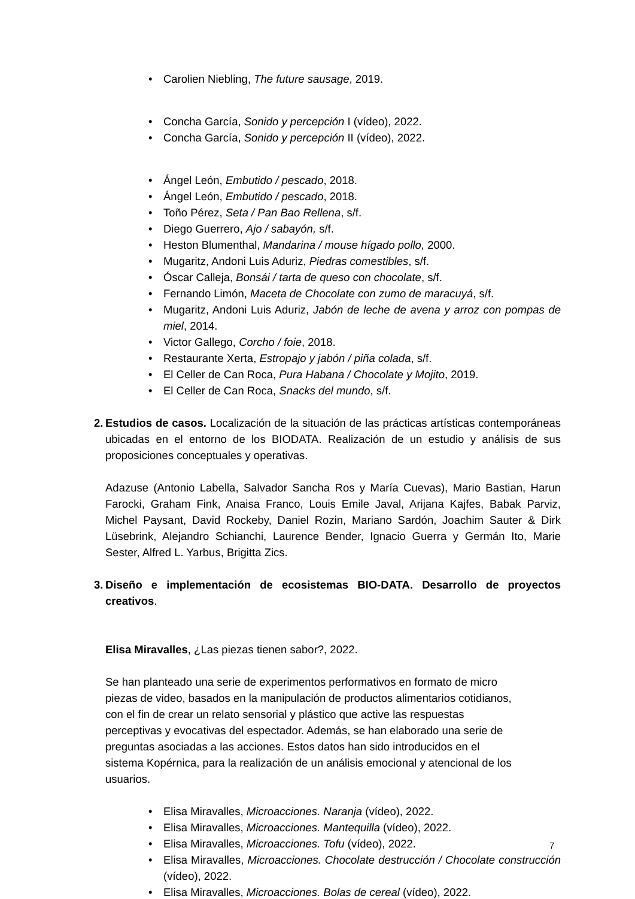• Carolien Niebling, The future sausage, 2019.
• Concha García, Sonido y percepción I (vídeo), 2022.
• Concha García, Sonido y percepción II (vídeo), 2022.
• Ángel León, Embutido / pescado, 2018.
• Ángel León, Embutido / pescado, 2018.
• Toño Pérez, Seta / Pan Bao Rellena, s/f.
• Diego Guerrero, Ajo / sabayón, s/f.
• Heston Blumenthal, Mandarina / mouse hígado pollo, 2000.
• Mugaritz, Andoni Luis Aduriz, Piedras comestibles, s/f.
• Óscar Calleja, Bonsái / tarta de queso con chocolate, s/f.
• Fernando Limón, Maceta de Chocolate con zumo de maracuyá, s/f.
• Mugaritz, Andoni Luis Aduriz, Jabón de leche de avena y arroz con pompas de miel, 2014.
• Victor Gallego, Corcho / foie, 2018.
• Restaurante Xerta, Estropajo y jabón / piña colada, s/f.
• El Celler de Can Roca, Pura Habana / Chocolate y Mojito, 2019.
• El Celler de Can Roca, Snacks del mundo, s/f.
2. Estudios de casos. Localización de la situación de las prácticas artísticas contemporáneas ubicadas en el entorno de los BIODATA. Realización de un estudio y análisis de sus proposiciones conceptuales y operativas.
Adazuse (Antonio Labella, Salvador Sancha Ros y María Cuevas), Mario Bastian, Harun Farocki, Graham Fink, Anaisa Franco, Louis Emile Javal, Arijana Kajfes, Babak Parviz, Michel Paysant, David Rockeby, Daniel Rozin, Mariano Sardón, Joachim Sauter & Dirk Lüsebrink, Alejandro Schianchi, Laurence Bender, Ignacio Guerra y Germán Ito, Marie Sester, Alfred L. Yarbus, Brigitta Zics.
3. Diseño e implementación de ecosistemas BIO-DATA. Desarrollo de proyectos creativos.
Elisa Miravalles, ¿Las piezas tienen sabor?, 2022.
Se han planteado una serie de experimentos performativos en formato de micro piezas de video, basados en la manipulación de productos alimentarios cotidianos, con el fin de crear un relato sensorial y plástico que active las respuestas perceptivas y evocativas del espectador. Además, se han elaborado una serie de preguntas asociadas a las acciones. Estos datos han sido introducidos en el sistema Kopérnica, para la realización de un análisis emocional y atencional de los usuarios.
• Elisa Miravalles, Microacciones. Naranja (vídeo), 2022.
• Elisa Miravalles, Microacciones. Mantequilla (vídeo), 2022.
• Elisa Miravalles, Microacciones. Tofu (vídeo), 2022.
• Elisa Miravalles, Microacciones. Chocolate destrucción / Chocolate construcción (vídeo), 2022.
• Elisa Miravalles, Microacciones. Bolas de cereal (vídeo), 2022.
7